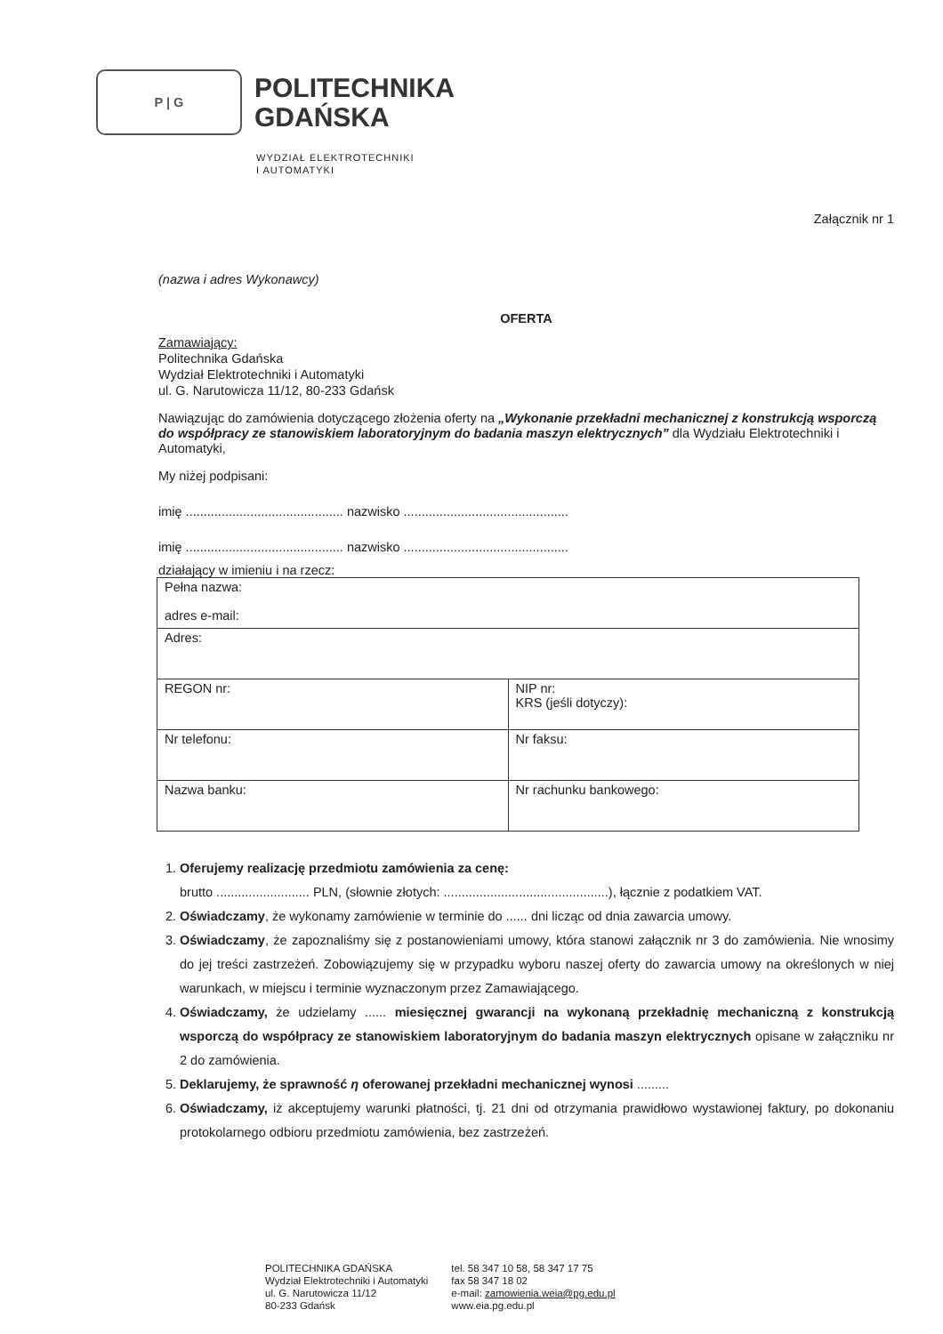P | G
POLITECHNIKA
GDAŃSKA
WYDZIAŁ ELEKTROTECHNIKI
I AUTOMATYKI
Załącznik nr 1
(nazwa i adres Wykonawcy)
OFERTA
Zamawiający:
Politechnika Gdańska
Wydział Elektrotechniki i Automatyki
ul. G. Narutowicza 11/12, 80-233 Gdańsk
Nawiązując do zamówienia dotyczącego złożenia oferty na „Wykonanie przekładni mechanicznej z konstrukcją wsporczą do współpracy ze stanowiskiem laboratoryjnym do badania maszyn elektrycznych” dla Wydziału Elektrotechniki i Automatyki,
My niżej podpisani:
imię ............................................ nazwisko ..............................................
imię ............................................ nazwisko ..............................................
działający w imieniu i na rzecz:
| Pełna nazwa: adres e-mail: | |
| Adres: | |
| REGON nr: | NIP nr: KRS (jeśli dotyczy): |
| Nr telefonu: | Nr faksu: |
| Nazwa banku: | Nr rachunku bankowego: |
1. Oferujemy realizację przedmiotu zamówienia za cenę:
brutto .......................... PLN, (słownie złotych: ..............................................), łącznie z podatkiem VAT.
2. Oświadczamy, że wykonamy zamówienie w terminie do ...... dni licząc od dnia zawarcia umowy.
3. Oświadczamy, że zapoznaliśmy się z postanowieniami umowy, która stanowi załącznik nr 3 do zamówienia. Nie wnosimy do jej treści zastrzeżeń. Zobowiązujemy się w przypadku wyboru naszej oferty do zawarcia umowy na określonych w niej warunkach, w miejscu i terminie wyznaczonym przez Zamawiającego.
4. Oświadczamy, że udzielamy ...... miesięcznej gwarancji na wykonaną przekładnię mechaniczną z konstrukcją wsporczą do współpracy ze stanowiskiem laboratoryjnym do badania maszyn elektrycznych opisane w załączniku nr 2 do zamówienia.
5. Deklarujemy, że sprawność η oferowanej przekładni mechanicznej wynosi .........
6. Oświadczamy, iż akceptujemy warunki płatności, tj. 21 dni od otrzymania prawidłowo wystawionej faktury, po dokonaniu protokolarnego odbioru przedmiotu zamówienia, bez zastrzeżeń.
POLITECHNIKA GDAŃSKA
Wydział Elektrotechniki i Automatyki
ul. G. Narutowicza 11/12
80-233 Gdańsk
tel. 58 347 10 58, 58 347 17 75
fax 58 347 18 02
e-mail: zamowienia.weia@pg.edu.pl
www.eia.pg.edu.pl